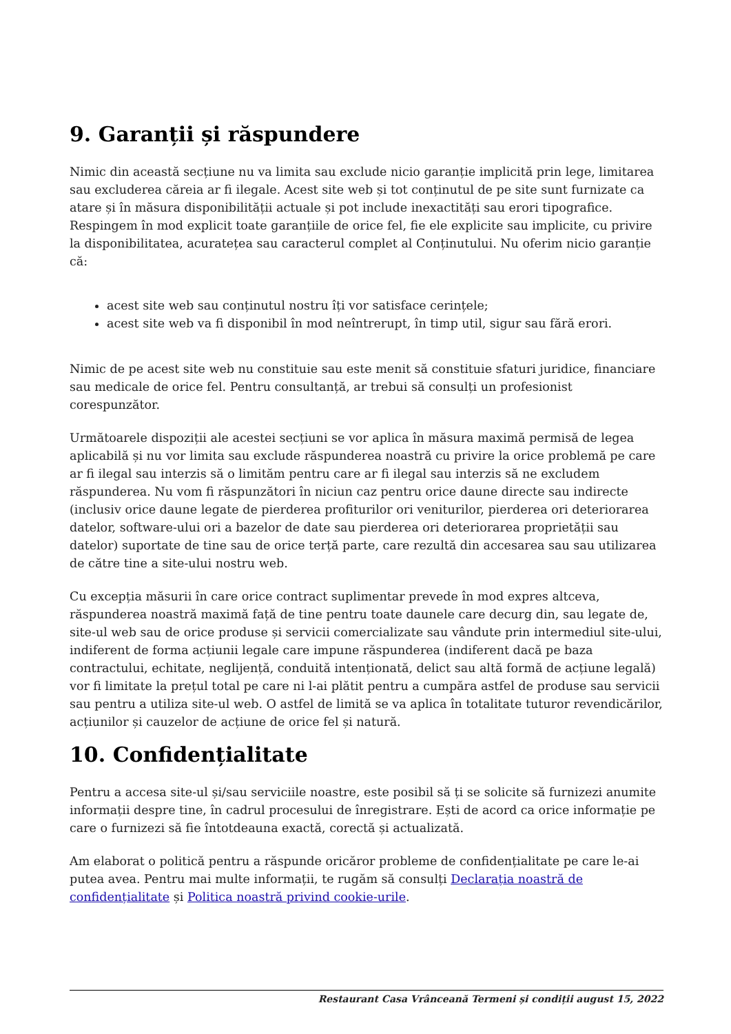9. Garanții și răspundere
Nimic din această secțiune nu va limita sau exclude nicio garanție implicită prin lege, limitarea sau excluderea căreia ar fi ilegale. Acest site web și tot conținutul de pe site sunt furnizate ca atare și în măsura disponibilității actuale și pot include inexactități sau erori tipografice. Respingem în mod explicit toate garanțiile de orice fel, fie ele explicite sau implicite, cu privire la disponibilitatea, acuratețea sau caracterul complet al Conținutului. Nu oferim nicio garanție că:
acest site web sau conținutul nostru îți vor satisface cerințele;
acest site web va fi disponibil în mod neîntrerupt, în timp util, sigur sau fără erori.
Nimic de pe acest site web nu constituie sau este menit să constituie sfaturi juridice, financiare sau medicale de orice fel. Pentru consultanță, ar trebui să consulți un profesionist corespunzător.
Următoarele dispoziții ale acestei secțiuni se vor aplica în măsura maximă permisă de legea aplicabilă și nu vor limita sau exclude răspunderea noastră cu privire la orice problemă pe care ar fi ilegal sau interzis să o limităm pentru care ar fi ilegal sau interzis să ne excludem răspunderea. Nu vom fi răspunzători în niciun caz pentru orice daune directe sau indirecte (inclusiv orice daune legate de pierderea profiturilor ori veniturilor, pierderea ori deteriorarea datelor, software-ului ori a bazelor de date sau pierderea ori deteriorarea proprietății sau datelor) suportate de tine sau de orice terță parte, care rezultă din accesarea sau sau utilizarea de către tine a site-ului nostru web.
Cu excepția măsurii în care orice contract suplimentar prevede în mod expres altceva, răspunderea noastră maximă față de tine pentru toate daunele care decurg din, sau legate de, site-ul web sau de orice produse și servicii comercializate sau vândute prin intermediul site-ului, indiferent de forma acțiunii legale care impune răspunderea (indiferent dacă pe baza contractului, echitate, neglijență, conduită intenționată, delict sau altă formă de acțiune legală) vor fi limitate la prețul total pe care ni l-ai plătit pentru a cumpăra astfel de produse sau servicii sau pentru a utiliza site-ul web. O astfel de limită se va aplica în totalitate tuturor revendicărilor, acțiunilor și cauzelor de acțiune de orice fel și natură.
10. Confidențialitate
Pentru a accesa site-ul și/sau serviciile noastre, este posibil să ți se solicite să furnizezi anumite informații despre tine, în cadrul procesului de înregistrare. Ești de acord ca orice informație pe care o furnizezi să fie întotdeauna exactă, corectă și actualizată.
Am elaborat o politică pentru a răspunde oricăror probleme de confidențialitate pe care le-ai putea avea. Pentru mai multe informații, te rugăm să consulți Declarația noastră de confidențialitate și Politica noastră privind cookie-urile.
Restaurant Casa Vrânceană Termeni și condiții august 15, 2022